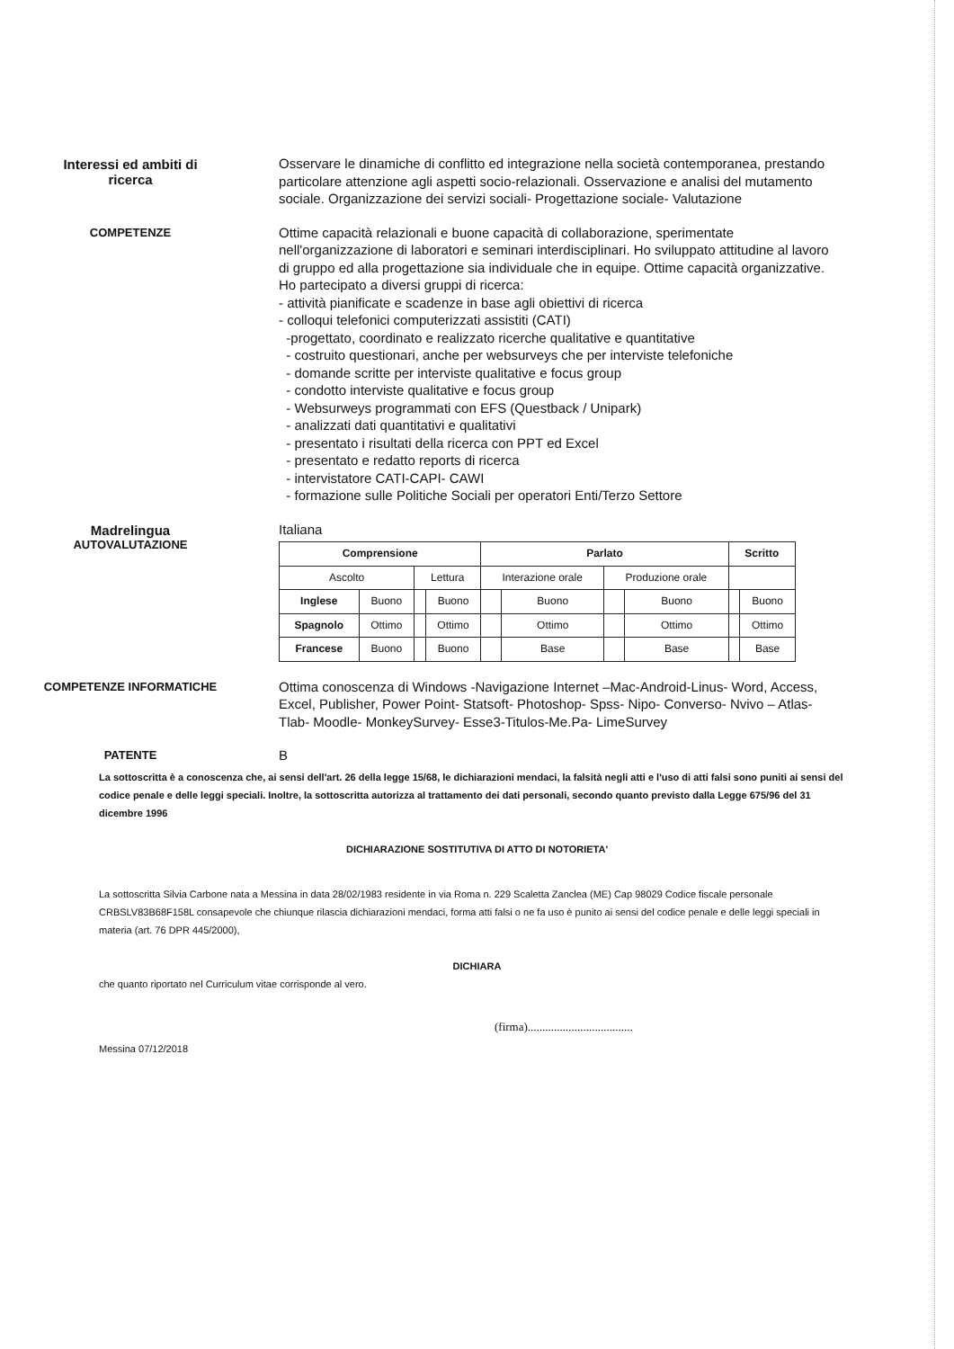Interessi ed ambiti di
ricerca
Osservare le dinamiche di conflitto ed integrazione nella società contemporanea, prestando particolare attenzione agli aspetti socio-relazionali. Osservazione e analisi del mutamento sociale. Organizzazione dei servizi sociali- Progettazione sociale- Valutazione
COMPETENZE
Ottime capacità relazionali e buone capacità di collaborazione, sperimentate nell'organizzazione di laboratori e seminari interdisciplinari. Ho sviluppato attitudine al lavoro di gruppo ed alla progettazione sia individuale che in equipe. Ottime capacità organizzative.
Ho partecipato a diversi gruppi di ricerca:
- attività pianificate e scadenze in base agli obiettivi di ricerca
- colloqui telefonici computerizzati assistiti (CATI)
-progettato, coordinato e realizzato ricerche qualitative e quantitative
- costruito questionari, anche per websurveys che per interviste telefoniche
- domande scritte per interviste qualitative e focus group
- condotto interviste qualitative e focus group
- Websurweys programmati con EFS (Questback / Unipark)
- analizzati dati quantitativi e qualitativi
- presentato i risultati della ricerca con PPT ed Excel
- presentato e redatto reports di ricerca
- intervistatore CATI-CAPI- CAWI
- formazione sulle Politiche Sociali per operatori Enti/Terzo Settore
Madrelingua
AUTOVALUTAZIONE
Italiana
| Comprensione | | | | Parlato | | | | Scritto | |
| --- | --- | --- | --- | --- | --- | --- | --- | --- | --- |
| Ascolto | | Lettura | | Interazione orale | | Produzione orale | | | |
| Inglese | Buono | | Buono | | Buono | | Buono | | Buono |
| Spagnolo | Ottimo | | Ottimo | | Ottimo | | Ottimo | | Ottimo |
| Francese | Buono | | Buono | | Base | | Base | | Base |
COMPETENZE INFORMATICHE
Ottima conoscenza di Windows -Navigazione Internet –Mac-Android-Linus- Word, Access, Excel, Publisher, Power Point- Statsoft- Photoshop- Spss- Nipo- Converso- Nvivo – Atlas-Tlab- Moodle- MonkeySurvey- Esse3-Titulos-Me.Pa- LimeSurvey
PATENTE
B
La sottoscritta è a conoscenza che, ai sensi dell'art. 26 della legge 15/68, le dichiarazioni mendaci, la falsità negli atti e l'uso di atti falsi sono puniti ai sensi del codice penale e delle leggi speciali. Inoltre, la sottoscritta autorizza al trattamento dei dati personali, secondo quanto previsto dalla Legge 675/96 del 31 dicembre 1996
DICHIARAZIONE SOSTITUTIVA DI ATTO DI NOTORIETA'
La sottoscritta Silvia Carbone nata a Messina in data 28/02/1983 residente in via Roma n. 229 Scaletta Zanclea (ME) Cap 98029 Codice fiscale personale CRBSLV83B68F158L consapevole che chiunque rilascia dichiarazioni mendaci, forma atti falsi o ne fa uso è punito ai sensi del codice penale e delle leggi speciali in materia (art. 76 DPR 445/2000),
DICHIARA
che quanto riportato nel Curriculum vitae corrisponde al vero.
(firma)....................................
Messina 07/12/2018